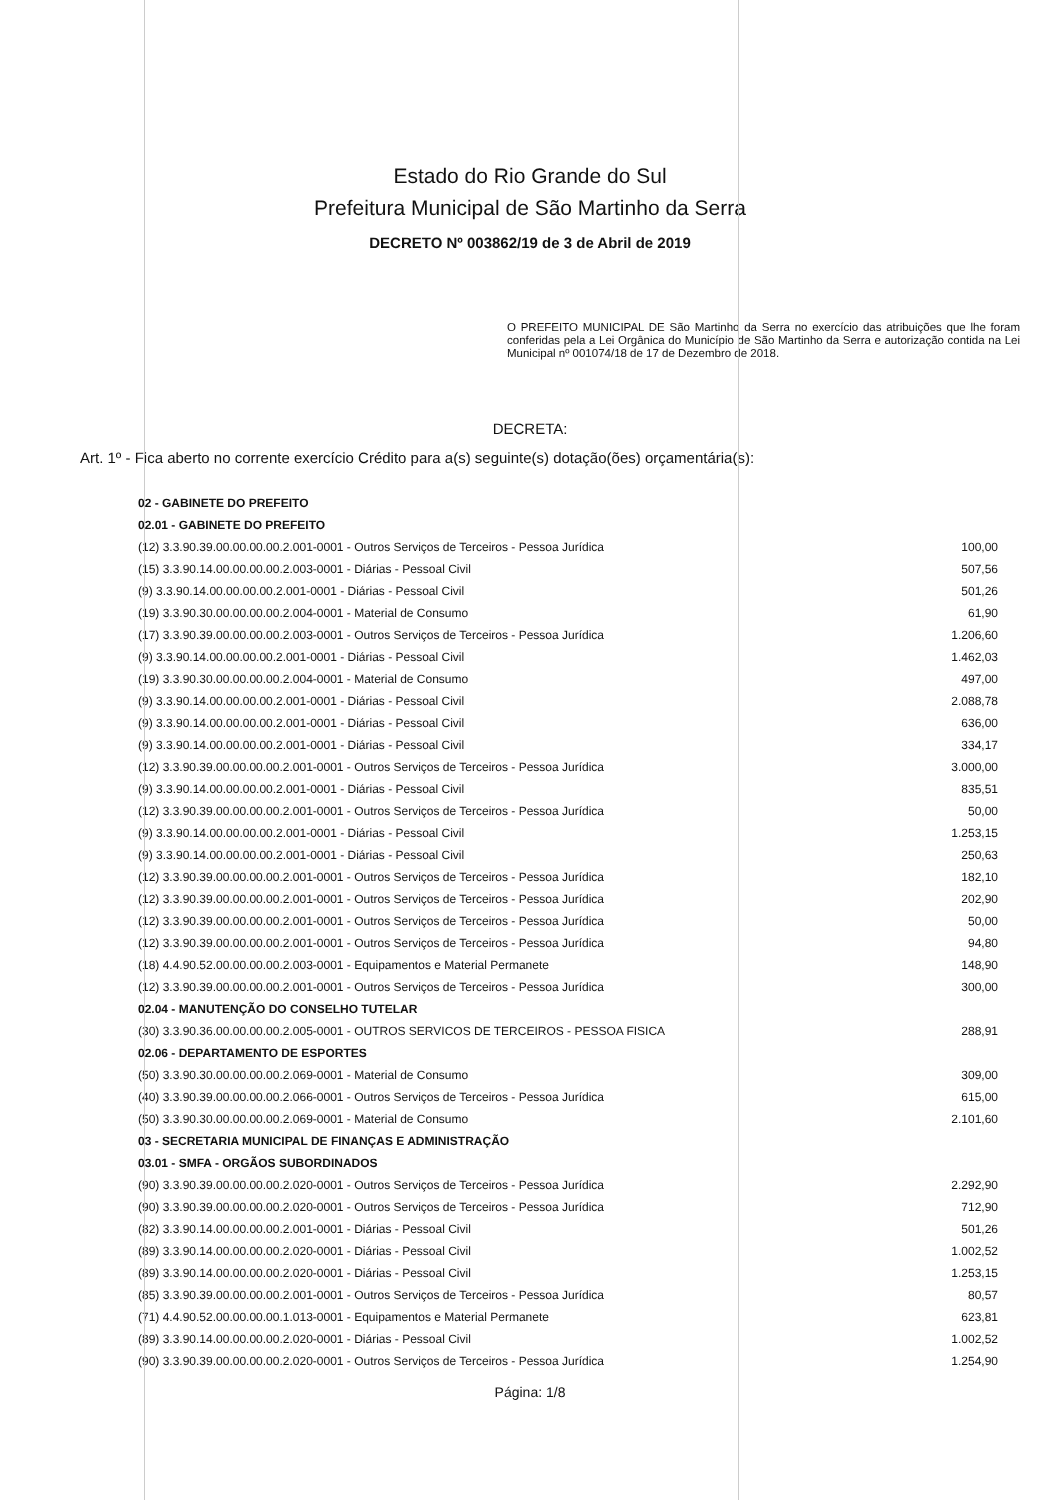Estado do Rio Grande do Sul
Prefeitura Municipal de São Martinho da Serra
DECRETO Nº 003862/19 de 3 de Abril de 2019
O PREFEITO MUNICIPAL DE São Martinho da Serra no exercício das atribuições que lhe foram conferidas pela a Lei Orgânica do Município de São Martinho da Serra e autorização contida na Lei Municipal nº 001074/18 de 17 de Dezembro de 2018.
DECRETA:
Art. 1º - Fica aberto no corrente exercício Crédito para a(s) seguinte(s) dotação(ões) orçamentária(s):
| 02 - GABINETE DO PREFEITO | |
| 02.01 - GABINETE DO PREFEITO | |
| (12) 3.3.90.39.00.00.00.00.2.001-0001 - Outros Serviços de Terceiros - Pessoa Jurídica | 100,00 |
| (15) 3.3.90.14.00.00.00.00.2.003-0001 - Diárias - Pessoal Civil | 507,56 |
| (9) 3.3.90.14.00.00.00.00.2.001-0001 - Diárias - Pessoal Civil | 501,26 |
| (19) 3.3.90.30.00.00.00.00.2.004-0001 - Material de Consumo | 61,90 |
| (17) 3.3.90.39.00.00.00.00.2.003-0001 - Outros Serviços de Terceiros - Pessoa Jurídica | 1.206,60 |
| (9) 3.3.90.14.00.00.00.00.2.001-0001 - Diárias - Pessoal Civil | 1.462,03 |
| (19) 3.3.90.30.00.00.00.00.2.004-0001 - Material de Consumo | 497,00 |
| (9) 3.3.90.14.00.00.00.00.2.001-0001 - Diárias - Pessoal Civil | 2.088,78 |
| (9) 3.3.90.14.00.00.00.00.2.001-0001 - Diárias - Pessoal Civil | 636,00 |
| (9) 3.3.90.14.00.00.00.00.2.001-0001 - Diárias - Pessoal Civil | 334,17 |
| (12) 3.3.90.39.00.00.00.00.2.001-0001 - Outros Serviços de Terceiros - Pessoa Jurídica | 3.000,00 |
| (9) 3.3.90.14.00.00.00.00.2.001-0001 - Diárias - Pessoal Civil | 835,51 |
| (12) 3.3.90.39.00.00.00.00.2.001-0001 - Outros Serviços de Terceiros - Pessoa Jurídica | 50,00 |
| (9) 3.3.90.14.00.00.00.00.2.001-0001 - Diárias - Pessoal Civil | 1.253,15 |
| (9) 3.3.90.14.00.00.00.00.2.001-0001 - Diárias - Pessoal Civil | 250,63 |
| (12) 3.3.90.39.00.00.00.00.2.001-0001 - Outros Serviços de Terceiros - Pessoa Jurídica | 182,10 |
| (12) 3.3.90.39.00.00.00.00.2.001-0001 - Outros Serviços de Terceiros - Pessoa Jurídica | 202,90 |
| (12) 3.3.90.39.00.00.00.00.2.001-0001 - Outros Serviços de Terceiros - Pessoa Jurídica | 50,00 |
| (12) 3.3.90.39.00.00.00.00.2.001-0001 - Outros Serviços de Terceiros - Pessoa Jurídica | 94,80 |
| (18) 4.4.90.52.00.00.00.00.2.003-0001 - Equipamentos e Material Permanete | 148,90 |
| (12) 3.3.90.39.00.00.00.00.2.001-0001 - Outros Serviços de Terceiros - Pessoa Jurídica | 300,00 |
| 02.04 - MANUTENÇÃO DO CONSELHO TUTELAR | |
| (30) 3.3.90.36.00.00.00.00.2.005-0001 - OUTROS SERVICOS DE TERCEIROS - PESSOA FISICA | 288,91 |
| 02.06 - DEPARTAMENTO DE ESPORTES | |
| (50) 3.3.90.30.00.00.00.00.2.069-0001 - Material de Consumo | 309,00 |
| (40) 3.3.90.39.00.00.00.00.2.066-0001 - Outros Serviços de Terceiros - Pessoa Jurídica | 615,00 |
| (50) 3.3.90.30.00.00.00.00.2.069-0001 - Material de Consumo | 2.101,60 |
| 03 - SECRETARIA MUNICIPAL DE FINANÇAS E ADMINISTRAÇÃO | |
| 03.01 - SMFA - ORGÃOS SUBORDINADOS | |
| (90) 3.3.90.39.00.00.00.00.2.020-0001 - Outros Serviços de Terceiros - Pessoa Jurídica | 2.292,90 |
| (90) 3.3.90.39.00.00.00.00.2.020-0001 - Outros Serviços de Terceiros - Pessoa Jurídica | 712,90 |
| (82) 3.3.90.14.00.00.00.00.2.001-0001 - Diárias - Pessoal Civil | 501,26 |
| (89) 3.3.90.14.00.00.00.00.2.020-0001 - Diárias - Pessoal Civil | 1.002,52 |
| (89) 3.3.90.14.00.00.00.00.2.020-0001 - Diárias - Pessoal Civil | 1.253,15 |
| (85) 3.3.90.39.00.00.00.00.2.001-0001 - Outros Serviços de Terceiros - Pessoa Jurídica | 80,57 |
| (71) 4.4.90.52.00.00.00.00.1.013-0001 - Equipamentos e Material Permanete | 623,81 |
| (89) 3.3.90.14.00.00.00.00.2.020-0001 - Diárias - Pessoal Civil | 1.002,52 |
| (90) 3.3.90.39.00.00.00.00.2.020-0001 - Outros Serviços de Terceiros - Pessoa Jurídica | 1.254,90 |
Página: 1/8